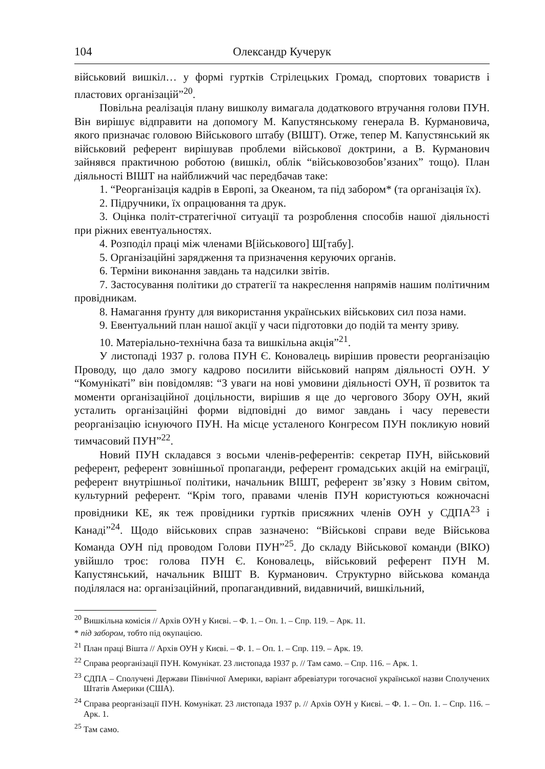104 Олександр Кучерук
військовий вишкіл… у формі гуртків Стрілецьких Громад, спортових товариств і пластових організацій”<sup>20</sup>.
Повільна реалізація плану вишколу вимагала додаткового втручання голови ПУН. Він вирішує відправити на допомогу М. Капустянському генерала В. Курмановича, якого призначає головою Військового штабу (ВІШТ). Отже, тепер М. Капустянський як військовий референт вирішував проблеми військової доктрини, а В. Курманович зайнявся практичною роботою (вишкіл, облік “військовозобов’язаних” тощо). План діяльності ВІШТ на найближчий час передбачав таке:
1. “Реорганізація кадрів в Европі, за Океаном, та під забором* (та організація їх).
2. Підручники, їх опрацювання та друк.
3. Оцінка політ-стратегічної ситуації та розроблення способів нашої діяльності при ріжних евентуальностях.
4. Розподіл праці між членами В[ійськового] Ш[табу].
5. Організаційні зарядження та призначення керуючих органів.
6. Терміни виконання завдань та надсилки звітів.
7. Застосування політики до стратегії та накреслення напрямів нашим політичним провідникам.
8. Намагання ґрунту для використання українських військових сил поза нами.
9. Евентуальний план нашої акції у часи підготовки до подій та менту зриву.
10. Матеріально-технічна база та вишкільна акція”<sup>21</sup>.
У листопаді 1937 р. голова ПУН Є. Коновалець вирішив провести реорганізацію Проводу, що дало змогу кадрово посилити військовий напрям діяльності ОУН. У “Комунікаті” він повідомляв: “З уваги на нові умовини діяльності ОУН, її розвиток та моменти організаційної доцільности, вирішив я ще до чергового Збору ОУН, який усталить організаційні форми відповідні до вимог завдань і часу перевести реорганізацію існуючого ПУН. На місце усталеного Конгресом ПУН покликую новий тимчасовий ПУН”<sup>22</sup>.
Новий ПУН складався з восьми членів-референтів: секретар ПУН, військовий референт, референт зовнішньої пропаганди, референт громадських акцій на еміграції, референт внутрішньої політики, начальник ВІШТ, референт зв’язку з Новим світом, культурний референт. “Крім того, правами членів ПУН користуються кожночасні провідники КЕ, як теж провідники гуртків присяжних членів ОУН у СДПА<sup>23</sup> і Канаді”<sup>24</sup>. Щодо військових справ зазначено: “Військові справи веде Військова Команда ОУН під проводом Голови ПУН”<sup>25</sup>. До складу Військової команди (ВІКО) увійшло троє: голова ПУН Є. Коновалець, військовий референт ПУН М. Капустянський, начальник ВІШТ В. Курманович. Структурно військова команда поділялася на: організаційний, пропагандивний, видавничий, вишкільний,
<sup>20</sup> Вишкільна комісія // Архів ОУН у Києві. – Ф. 1. – Оп. 1. – Спр. 119. – Арк. 11.
* під забором, тобто під окупацією.
<sup>21</sup> План праці Вішта // Архів ОУН у Києві. – Ф. 1. – Оп. 1. – Спр. 119. – Арк. 19.
<sup>22</sup> Справа реорганізації ПУН. Комунікат. 23 листопада 1937 р. // Там само. – Спр. 116. – Арк. 1.
<sup>23</sup> СДПА – Сполучені Держави Північної Америки, варіант абревіатури тогочасної української назви Сполучених Штатів Америки (США).
<sup>24</sup> Справа реорганізації ПУН. Комунікат. 23 листопада 1937 р. // Архів ОУН у Києві. – Ф. 1. – Оп. 1. – Спр. 116. – Арк. 1.
<sup>25</sup> Там само.